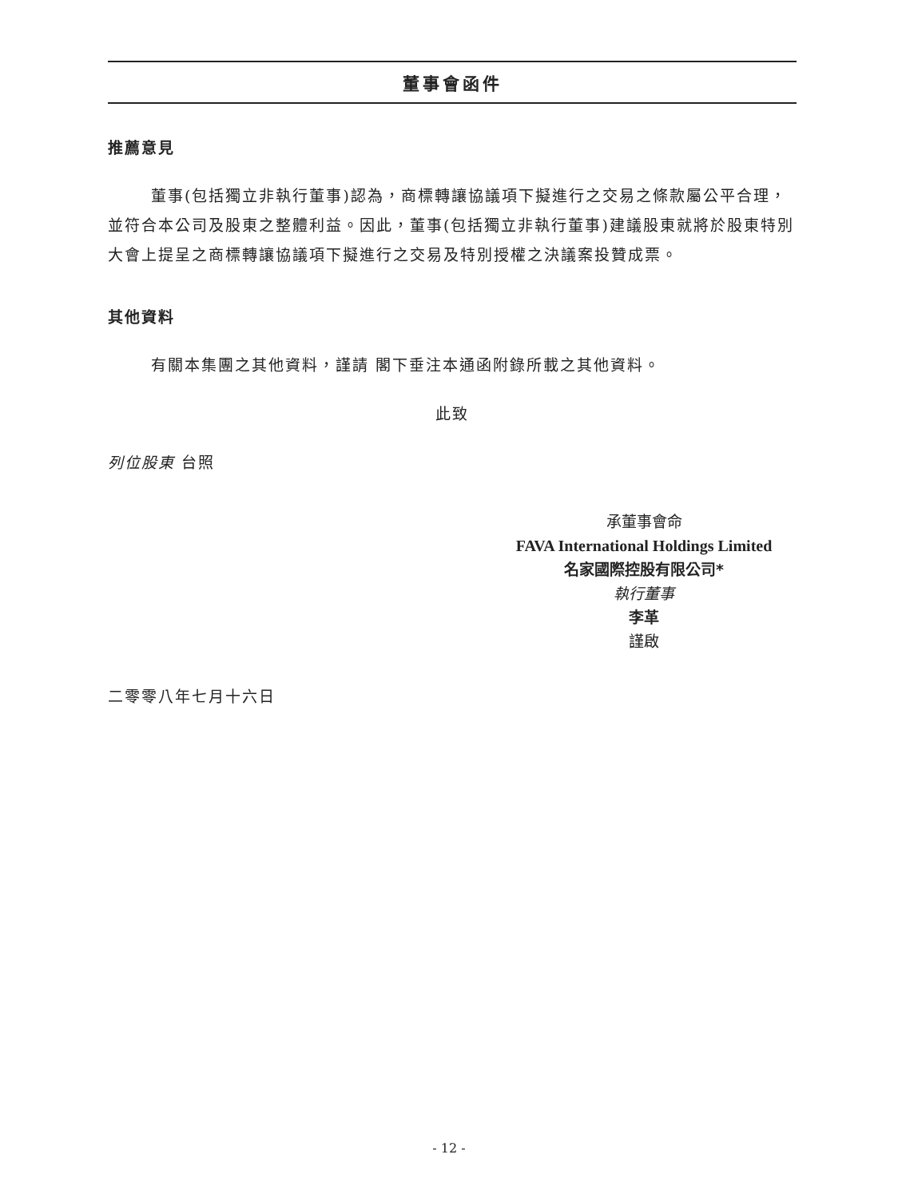董事會函件
推薦意見
董事(包括獨立非執行董事)認為，商標轉讓協議項下擬進行之交易之條款屬公平合理，並符合本公司及股東之整體利益。因此，董事(包括獨立非執行董事)建議股東就將於股東特別大會上提呈之商標轉讓協議項下擬進行之交易及特別授權之決議案投贊成票。
其他資料
有關本集團之其他資料，謹請 閣下垂注本通函附錄所載之其他資料。
此致
列位股東 台照
承董事會命
FAVA International Holdings Limited
名家國際控股有限公司*
執行董事
李革
謹啟
二零零八年七月十六日
- 12 -